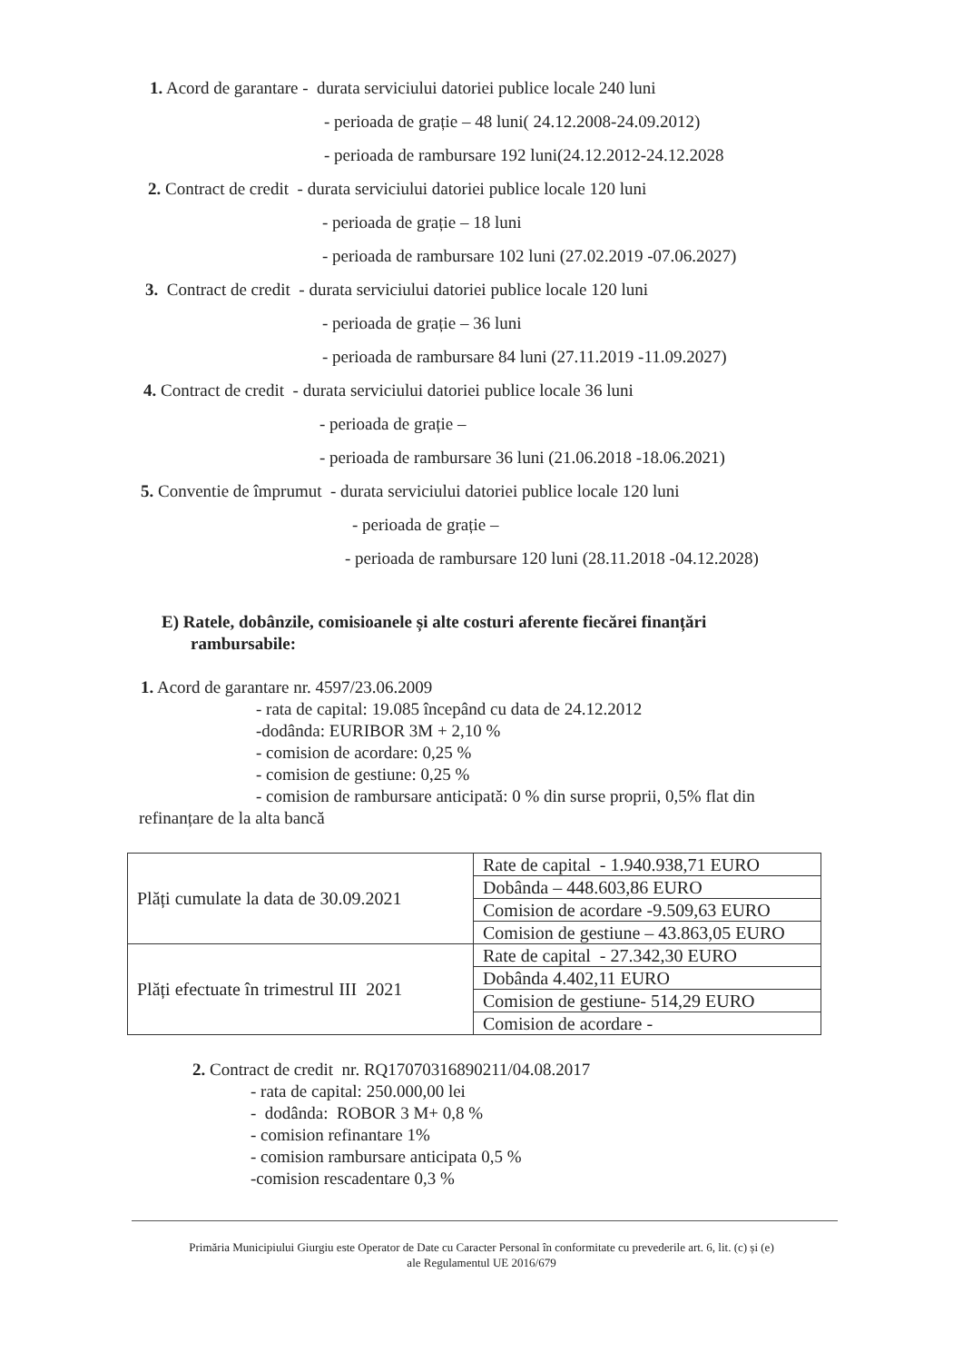1. Acord de garantare - durata serviciului datoriei publice locale 240 luni
- perioada de grație – 48 luni( 24.12.2008-24.09.2012)
- perioada de rambursare 192 luni(24.12.2012-24.12.2028
2. Contract de credit - durata serviciului datoriei publice locale 120 luni
- perioada de grație – 18 luni
- perioada de rambursare 102 luni (27.02.2019 -07.06.2027)
3. Contract de credit - durata serviciului datoriei publice locale 120 luni
- perioada de grație – 36 luni
- perioada de rambursare 84 luni (27.11.2019 -11.09.2027)
4. Contract de credit - durata serviciului datoriei publice locale 36 luni
- perioada de grație –
- perioada de rambursare 36 luni (21.06.2018 -18.06.2021)
5. Conventie de împrumut - durata serviciului datoriei publice locale 120 luni
- perioada de grație –
- perioada de rambursare 120 luni (28.11.2018 -04.12.2028)
E) Ratele, dobânzile, comisioanele și alte costuri aferente fiecărei finanțări
rambursabile:
1. Acord de garantare nr. 4597/23.06.2009
- rata de capital: 19.085 începând cu data de 24.12.2012
-dodânda: EURIBOR 3M + 2,10 %
- comision de acordare: 0,25 %
- comision de gestiune: 0,25 %
- comision de rambursare anticipată: 0 % din surse proprii, 0,5% flat din
refinanțare de la alta bancă
| Plăți cumulate la data de 30.09.2021 | Rate de capital - 1.940.938,71 EURO |
| | Dobânda – 448.603,86 EURO |
| | Comision de acordare -9.509,63 EURO |
| | Comision de gestiune – 43.863,05 EURO |
| Plăți efectuate în trimestrul III 2021 | Rate de capital - 27.342,30 EURO |
| | Dobânda 4.402,11 EURO |
| | Comision de gestiune- 514,29 EURO |
| | Comision de acordare - |
2. Contract de credit nr. RQ17070316890211/04.08.2017
- rata de capital: 250.000,00 lei
- dodânda: ROBOR 3 M+ 0,8 %
- comision refinantare 1%
- comision rambursare anticipata 0,5 %
-comision rescadentare 0,3 %
Primăria Municipiului Giurgiu este Operator de Date cu Caracter Personal în conformitate cu prevederile art. 6, lit. (c) și (e)
ale Regulamentul UE 2016/679